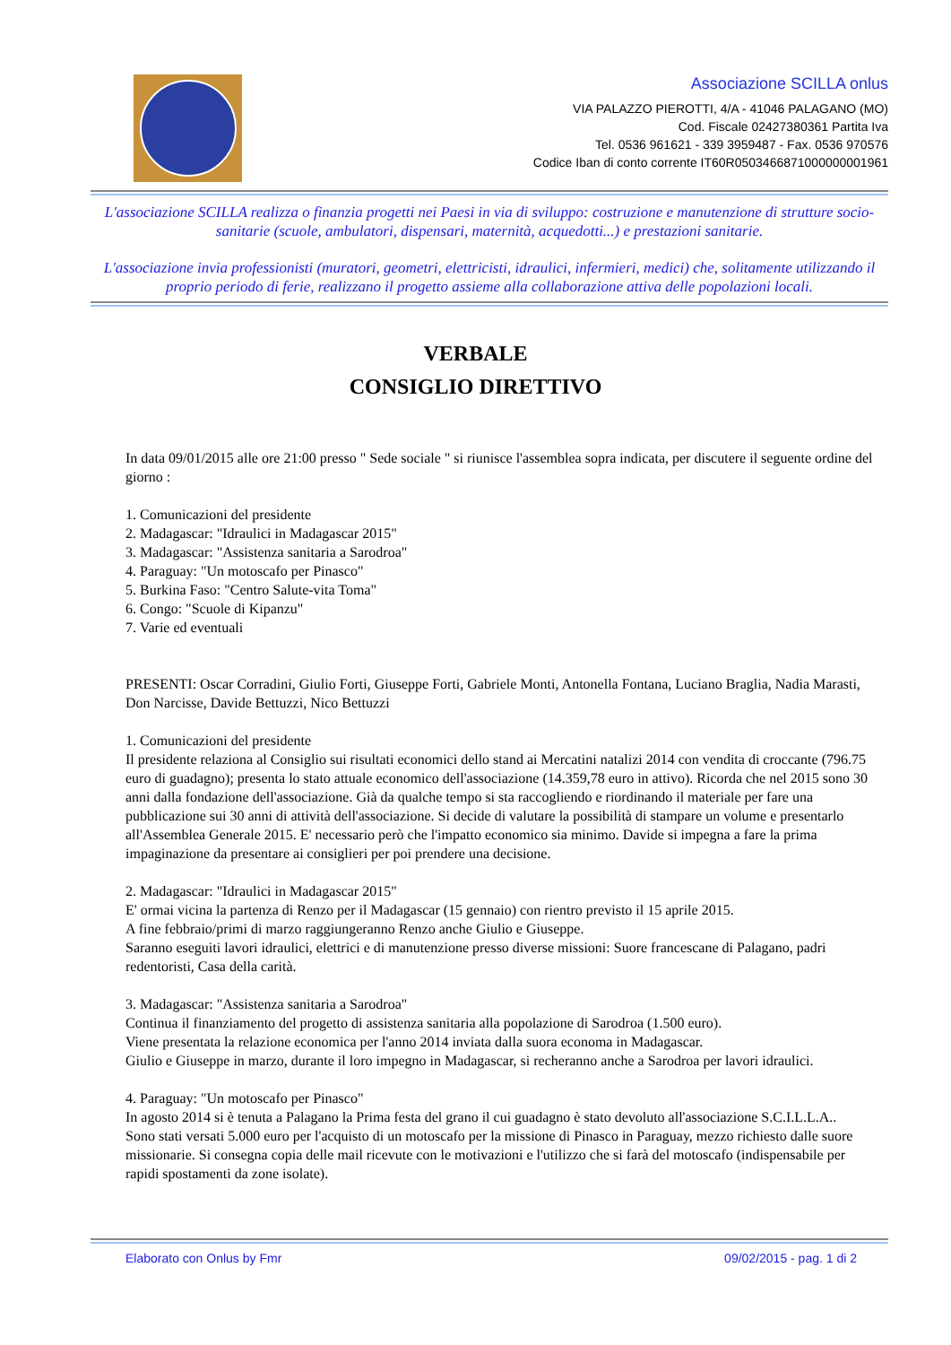Associazione SCILLA onlus
VIA PALAZZO PIEROTTI, 4/A - 41046 PALAGANO (MO)
Cod. Fiscale 02427380361 Partita Iva
Tel. 0536 961621 - 339 3959487 - Fax. 0536 970576
Codice Iban di conto corrente IT60R0503466871000000001961
L'associazione SCILLA realizza o finanzia progetti nei Paesi in via di sviluppo: costruzione e manutenzione di strutture socio-sanitarie (scuole, ambulatori, dispensari, maternità, acquedotti...) e prestazioni sanitarie.
L'associazione invia professionisti (muratori, geometri, elettricisti, idraulici, infermieri, medici) che, solitamente utilizzando il proprio periodo di ferie, realizzano il progetto assieme alla collaborazione attiva delle popolazioni locali.
VERBALE
CONSIGLIO DIRETTIVO
In data 09/01/2015 alle ore 21:00 presso " Sede sociale " si riunisce l'assemblea sopra indicata, per discutere il seguente ordine del giorno :
1. Comunicazioni del presidente
2. Madagascar: "Idraulici in Madagascar 2015"
3. Madagascar: "Assistenza sanitaria a Sarodroa"
4. Paraguay: "Un motoscafo per Pinasco"
5. Burkina Faso: "Centro Salute-vita Toma"
6. Congo: "Scuole di Kipanzu"
7. Varie ed eventuali
PRESENTI: Oscar Corradini, Giulio Forti, Giuseppe Forti, Gabriele Monti, Antonella Fontana, Luciano Braglia, Nadia Marasti, Don Narcisse, Davide Bettuzzi, Nico Bettuzzi
1. Comunicazioni del presidente
Il presidente relaziona al Consiglio sui risultati economici dello stand ai Mercatini natalizi 2014 con vendita di croccante (796.75 euro di guadagno); presenta lo stato attuale economico dell'associazione (14.359,78 euro in attivo). Ricorda che nel 2015 sono 30 anni dalla fondazione dell'associazione. Già da qualche tempo si sta raccogliendo e riordinando il materiale per fare una pubblicazione sui 30 anni di attività dell'associazione. Si decide di valutare la possibilità di stampare un volume e presentarlo all'Assemblea Generale 2015. E' necessario però che l'impatto economico sia minimo. Davide si impegna a fare la prima impaginazione da presentare ai consiglieri per poi prendere una decisione.
2. Madagascar: "Idraulici in Madagascar 2015"
E' ormai vicina la partenza di Renzo per il Madagascar (15 gennaio) con rientro previsto il 15 aprile 2015.
A fine febbraio/primi di marzo raggiungeranno Renzo anche Giulio e Giuseppe.
Saranno eseguiti lavori idraulici, elettrici e di manutenzione presso diverse missioni: Suore francescane di Palagano, padri redentoristi, Casa della carità.
3. Madagascar: "Assistenza sanitaria a Sarodroa"
Continua il finanziamento del progetto di assistenza sanitaria alla popolazione di Sarodroa (1.500 euro).
Viene presentata la relazione economica per l'anno 2014 inviata dalla suora economa in Madagascar.
Giulio e Giuseppe in marzo, durante il loro impegno in Madagascar, si recheranno anche a Sarodroa per lavori idraulici.
4. Paraguay: "Un motoscafo per Pinasco"
In agosto 2014 si è tenuta a Palagano la Prima festa del grano il cui guadagno è stato devoluto all'associazione S.C.I.L.L.A..
Sono stati versati 5.000 euro per l'acquisto di un motoscafo per la missione di Pinasco in Paraguay, mezzo richiesto dalle suore missionarie. Si consegna copia delle mail ricevute con le motivazioni e l'utilizzo che si farà del motoscafo (indispensabile per rapidi spostamenti da zone isolate).
Elaborato con Onlus by Fmr 09/02/2015 - pag. 1 di 2